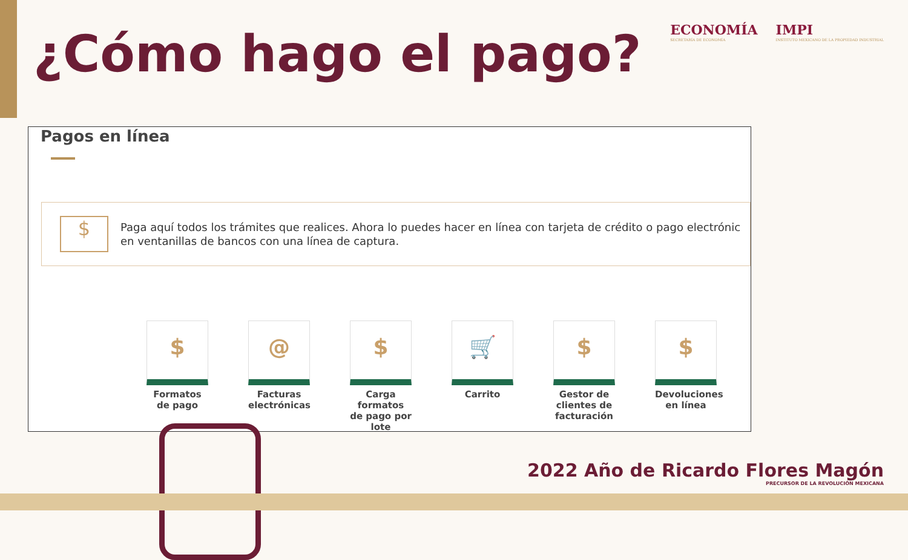ECONOMÍA
SECRETARÍA DE ECONOMÍA
IMPI
INSTITUTO MEXICANO DE LA PROPIEDAD INDUSTRIAL
¿Cómo hago el pago?
Pagos en línea
$
Paga aquí todos los trámites que realices. Ahora lo puedes hacer en línea con tarjeta de crédito o pago electrónic
en ventanillas de bancos con una línea de captura.
$
Formatos de pago
@
Facturas electrónicas
$
Carga formatos de pago por lote
🛒
Carrito
$
Gestor de clientes de facturación
$
Devoluciones en línea
2022 Año de Ricardo Flores Magón
PRECURSOR DE LA REVOLUCIÓN MEXICANA